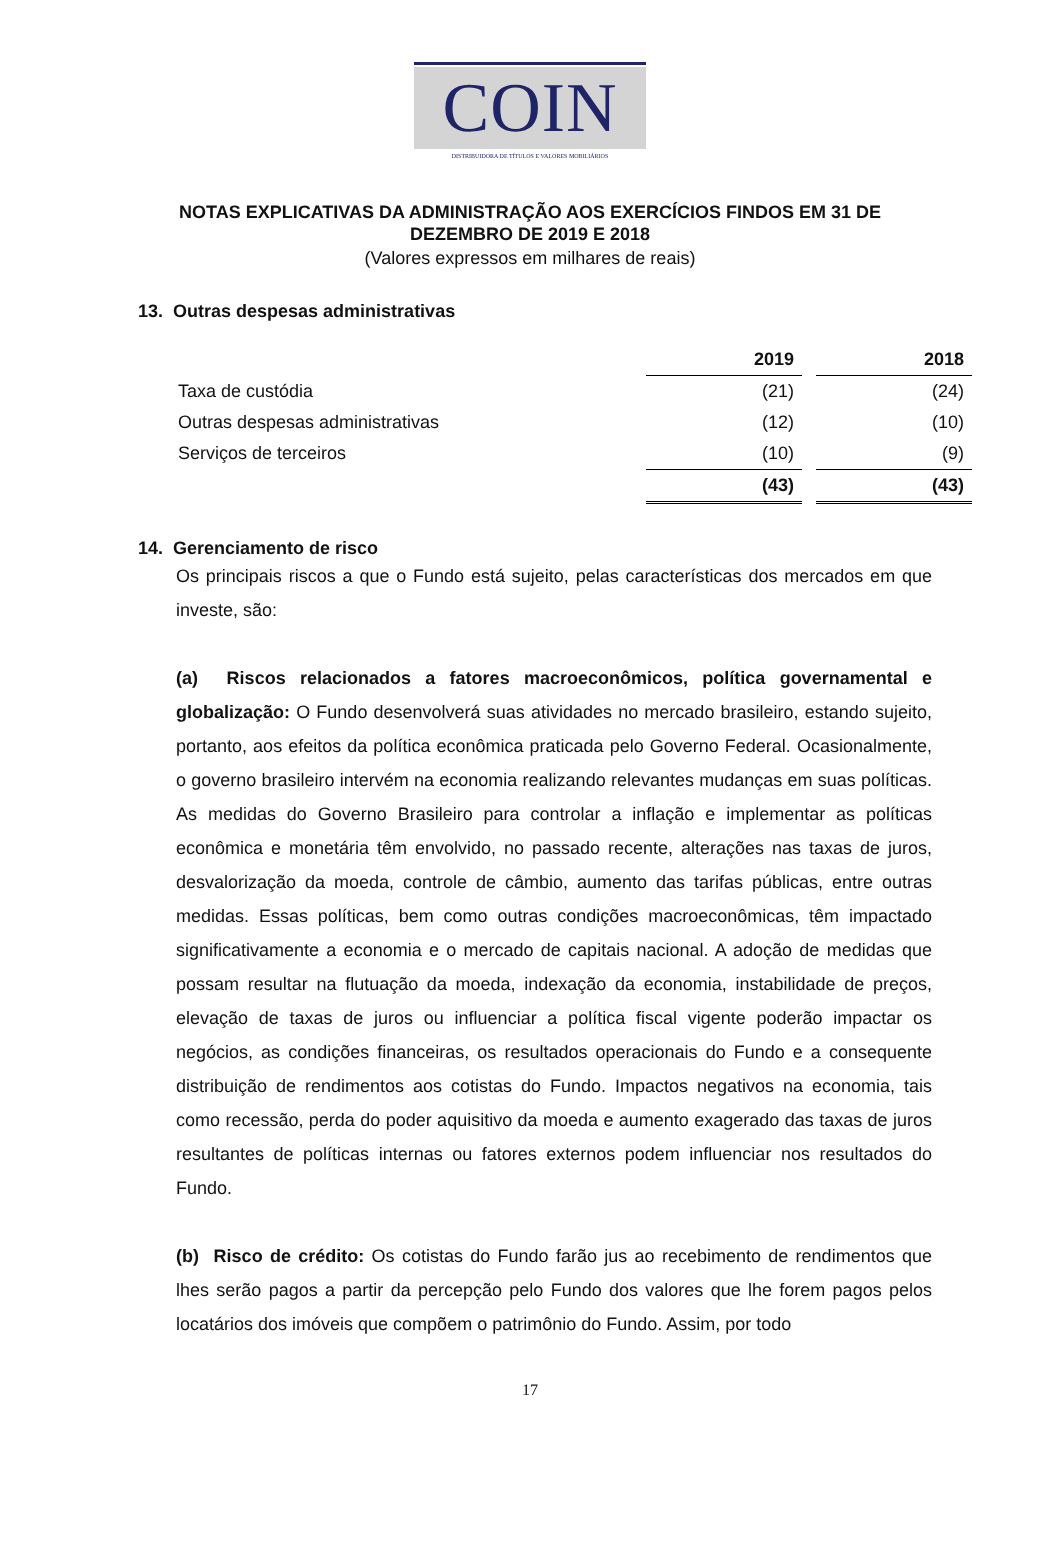COIN
DISTRIBUIDORA DE TÍTULOS E VALORES MOBILIÁRIOS
NOTAS EXPLICATIVAS DA ADMINISTRAÇÃO AOS EXERCÍCIOS FINDOS EM 31 DE
DEZEMBRO DE 2019 E 2018
(Valores expressos em milhares de reais)
13. Outras despesas administrativas
| | 2019 | | 2018 |
| Taxa de custódia | (21) | | (24) |
| Outras despesas administrativas | (12) | | (10) |
| Serviços de terceiros | (10) | | (9) |
| | (43) | | (43) |
14. Gerenciamento de risco
Os principais riscos a que o Fundo está sujeito, pelas características dos mercados em que investe, são:
(a) Riscos relacionados a fatores macroeconômicos, política governamental e globalização: O Fundo desenvolverá suas atividades no mercado brasileiro, estando sujeito, portanto, aos efeitos da política econômica praticada pelo Governo Federal. Ocasionalmente, o governo brasileiro intervém na economia realizando relevantes mudanças em suas políticas. As medidas do Governo Brasileiro para controlar a inflação e implementar as políticas econômica e monetária têm envolvido, no passado recente, alterações nas taxas de juros, desvalorização da moeda, controle de câmbio, aumento das tarifas públicas, entre outras medidas. Essas políticas, bem como outras condições macroeconômicas, têm impactado significativamente a economia e o mercado de capitais nacional. A adoção de medidas que possam resultar na flutuação da moeda, indexação da economia, instabilidade de preços, elevação de taxas de juros ou influenciar a política fiscal vigente poderão impactar os negócios, as condições financeiras, os resultados operacionais do Fundo e a consequente distribuição de rendimentos aos cotistas do Fundo. Impactos negativos na economia, tais como recessão, perda do poder aquisitivo da moeda e aumento exagerado das taxas de juros resultantes de políticas internas ou fatores externos podem influenciar nos resultados do Fundo.
(b) Risco de crédito: Os cotistas do Fundo farão jus ao recebimento de rendimentos que lhes serão pagos a partir da percepção pelo Fundo dos valores que lhe forem pagos pelos locatários dos imóveis que compõem o patrimônio do Fundo. Assim, por todo
17